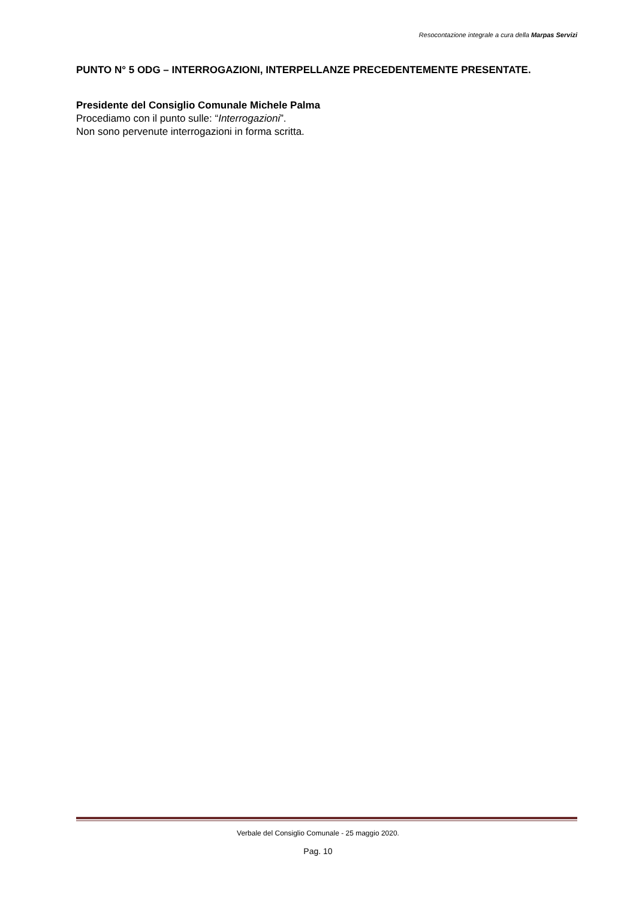Resocontazione integrale a cura della Marpas Servizi
PUNTO N° 5 ODG – INTERROGAZIONI, INTERPELLANZE PRECEDENTEMENTE PRESENTATE.
Presidente del Consiglio Comunale Michele Palma
Procediamo con il punto sulle: “Interrogazioni”.
Non sono pervenute interrogazioni in forma scritta.
Verbale del Consiglio Comunale - 25 maggio 2020.
Pag. 10